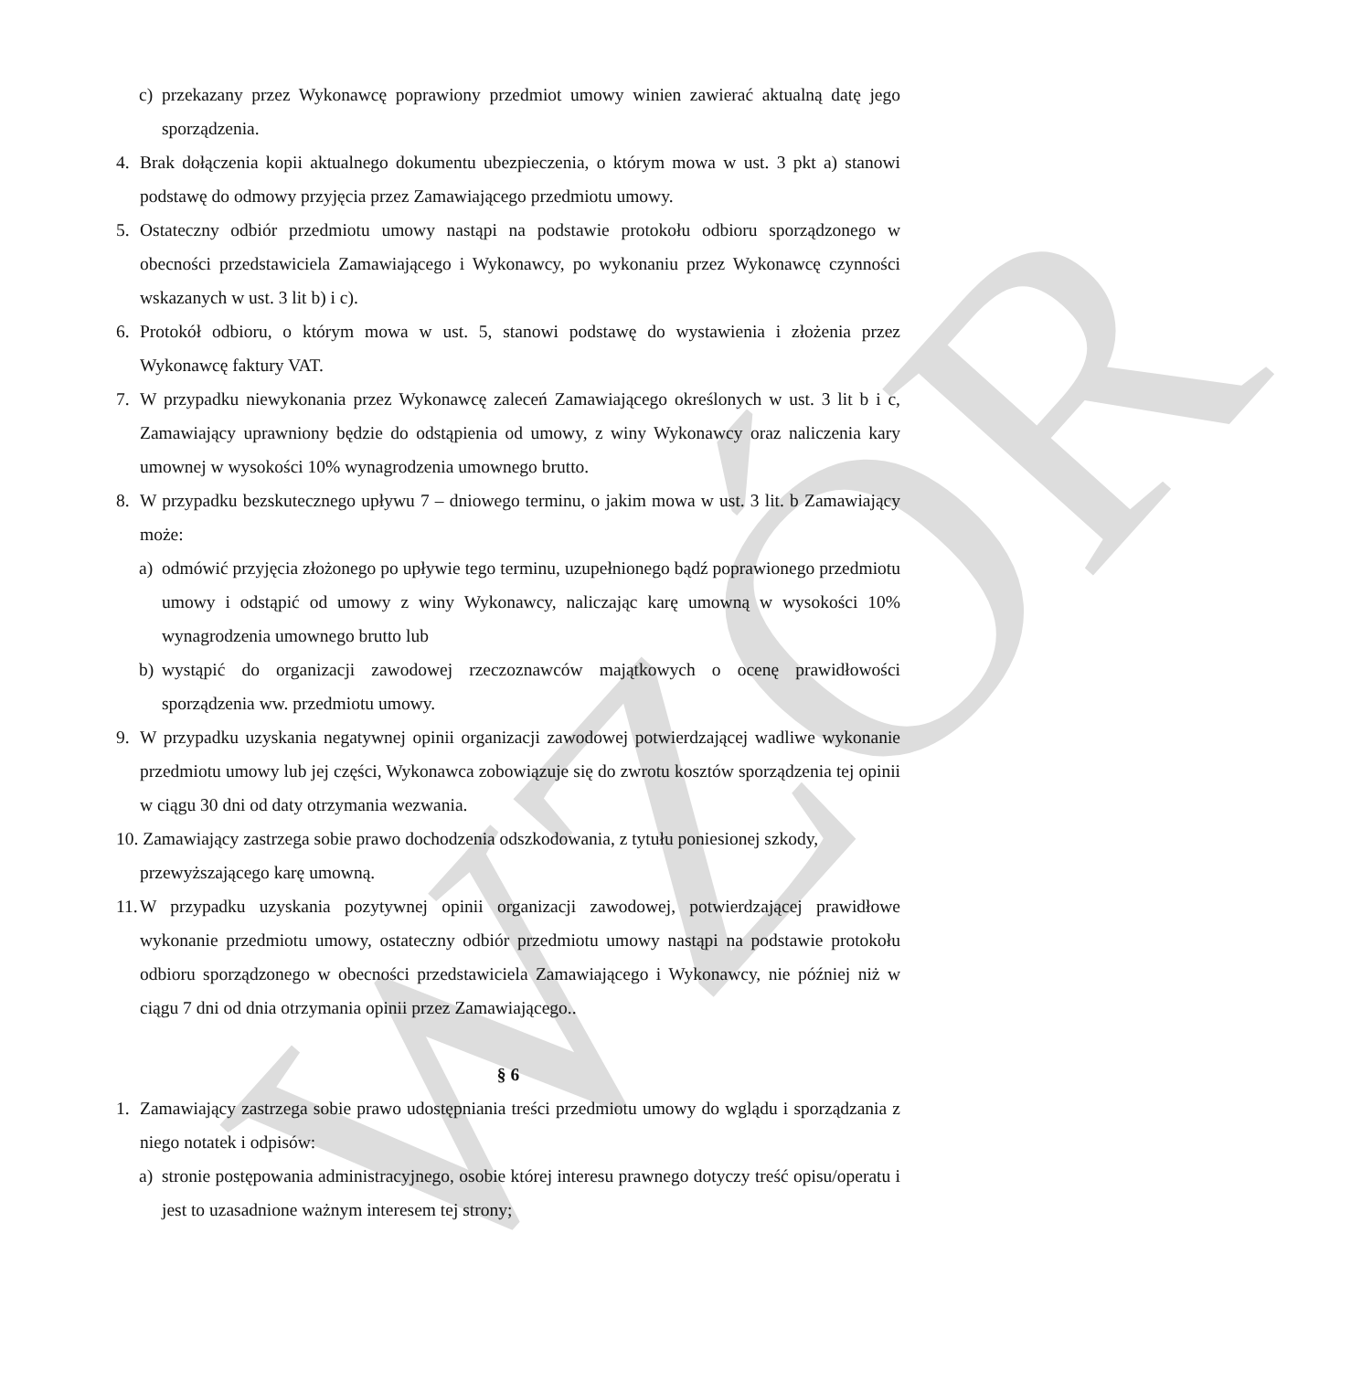WZÓR
c) przekazany przez Wykonawcę poprawiony przedmiot umowy winien zawierać aktualną datę jego sporządzenia.
4. Brak dołączenia kopii aktualnego dokumentu ubezpieczenia, o którym mowa w ust. 3 pkt a) stanowi podstawę do odmowy przyjęcia przez Zamawiającego przedmiotu umowy.
5. Ostateczny odbiór przedmiotu umowy nastąpi na podstawie protokołu odbioru sporządzonego w obecności przedstawiciela Zamawiającego i Wykonawcy, po wykonaniu przez Wykonawcę czynności wskazanych w ust. 3 lit b) i c).
6. Protokół odbioru, o którym mowa w ust. 5, stanowi podstawę do wystawienia i złożenia przez Wykonawcę faktury VAT.
7. W przypadku niewykonania przez Wykonawcę zaleceń Zamawiającego określonych w ust. 3 lit b i c, Zamawiający uprawniony będzie do odstąpienia od umowy, z winy Wykonawcy oraz naliczenia kary umownej w wysokości 10% wynagrodzenia umownego brutto.
8. W przypadku bezskutecznego upływu 7 – dniowego terminu, o jakim mowa w ust. 3 lit. b Zamawiający może:
a) odmówić przyjęcia złożonego po upływie tego terminu, uzupełnionego bądź poprawionego przedmiotu umowy i odstąpić od umowy z winy Wykonawcy, naliczając karę umowną w wysokości 10% wynagrodzenia umownego brutto lub
b) wystąpić do organizacji zawodowej rzeczoznawców majątkowych o ocenę prawidłowości sporządzenia ww. przedmiotu umowy.
9. W przypadku uzyskania negatywnej opinii organizacji zawodowej potwierdzającej wadliwe wykonanie przedmiotu umowy lub jej części, Wykonawca zobowiązuje się do zwrotu kosztów sporządzenia tej opinii w ciągu 30 dni od daty otrzymania wezwania.
10. Zamawiający zastrzega sobie prawo dochodzenia odszkodowania, z tytułu poniesionej szkody,
przewyższającego karę umowną.
11.
W przypadku uzyskania pozytywnej opinii organizacji zawodowej, potwierdzającej prawidłowe wykonanie przedmiotu umowy, ostateczny odbiór przedmiotu umowy nastąpi na podstawie protokołu odbioru sporządzonego w obecności przedstawiciela Zamawiającego i Wykonawcy, nie później niż w ciągu 7 dni od dnia otrzymania opinii przez Zamawiającego..
§ 6
1. Zamawiający zastrzega sobie prawo udostępniania treści przedmiotu umowy do wglądu i sporządzania z niego notatek i odpisów:
a) stronie postępowania administracyjnego, osobie której interesu prawnego dotyczy treść opisu/operatu i jest to uzasadnione ważnym interesem tej strony;